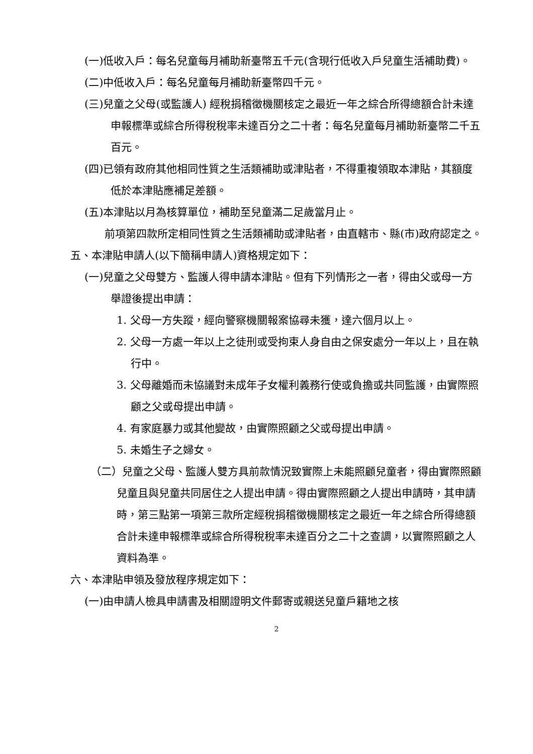(一)低收入戶：每名兒童每月補助新臺幣五千元(含現行低收入戶兒童生活補助費)。
(二)中低收入戶：每名兒童每月補助新臺幣四千元。
(三)兒童之父母(或監護人) 經稅捐稽徵機關核定之最近一年之綜合所得總額合計未達申報標準或綜合所得稅稅率未達百分之二十者：每名兒童每月補助新臺幣二千五百元。
(四)已領有政府其他相同性質之生活類補助或津貼者，不得重複領取本津貼，其額度低於本津貼應補足差額。
(五)本津貼以月為核算單位，補助至兒童滿二足歲當月止。
前項第四款所定相同性質之生活類補助或津貼者，由直轄市、縣(市)政府認定之。
五、本津貼申請人(以下簡稱申請人)資格規定如下：
(一)兒童之父母雙方、監護人得申請本津貼。但有下列情形之一者，得由父或母一方舉證後提出申請：
1. 父母一方失蹤，經向警察機關報案協尋未獲，達六個月以上。
2. 父母一方處一年以上之徒刑或受拘束人身自由之保安處分一年以上，且在執行中。
3. 父母離婚而未協議對未成年子女權利義務行使或負擔或共同監護，由實際照顧之父或母提出申請。
4. 有家庭暴力或其他變故，由實際照顧之父或母提出申請。
5. 未婚生子之婦女。
（二）兒童之父母、監護人雙方具前款情況致實際上未能照顧兒童者，得由實際照顧兒童且與兒童共同居住之人提出申請。得由實際照顧之人提出申請時，其申請時，第三點第一項第三款所定經稅捐稽徵機關核定之最近一年之綜合所得總額合計未達申報標準或綜合所得稅稅率未達百分之二十之查調，以實際照顧之人資料為準。
六、本津貼申領及發放程序規定如下：
(一)由申請人檢具申請書及相關證明文件郵寄或親送兒童戶籍地之核
2